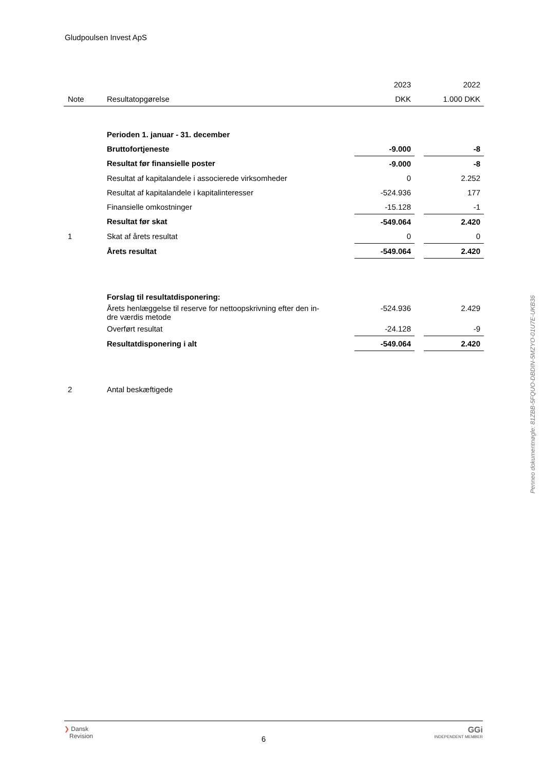Gludpoulsen Invest ApS
| | | 2023 | | 2022 |
| Note | Resultatopgørelse | DKK | | 1.000 DKK |
| | Perioden 1. januar - 31. december | | | |
| | Bruttofortjeneste | -9.000 | | -8 |
| | Resultat før finansielle poster | -9.000 | | -8 |
| | Resultat af kapitalandele i associerede virksomheder | 0 | | 2.252 |
| | Resultat af kapitalandele i kapitalinteresser | -524.936 | | 177 |
| | Finansielle omkostninger | -15.128 | | -1 |
| | Resultat før skat | -549.064 | | 2.420 |
| 1 | Skat af årets resultat | 0 | | 0 |
| | Årets resultat | -549.064 | | 2.420 |
| | Forslag til resultatdisponering: | | | |
| | Årets henlæggelse til reserve for nettoopskrivning efter den in- dre værdis metode | -524.936 | | 2.429 |
| | Overført resultat | -24.128 | | -9 |
| | Resultatdisponering i alt | -549.064 | | 2.420 |
| 2 | Antal beskæftigede | | | |
Penneo dokumentnøgle: 81ZBB-5FQUO-DBDIN-5MZYO-01U7E-UKB36
❯ Dansk
Revision
6
GGi
INDEPENDENT MEMBER